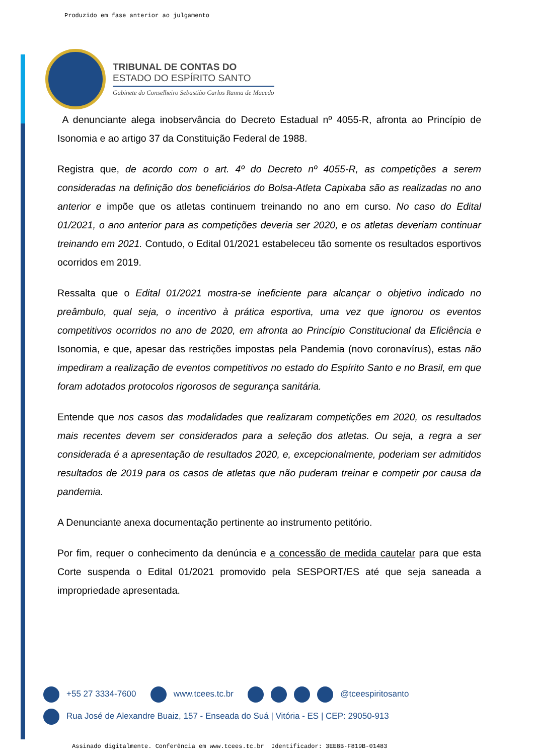Produzido em fase anterior ao julgamento
TRIBUNAL DE CONTAS DO
ESTADO DO ESPÍRITO SANTO
Gabinete do Conselheiro Sebastião Carlos Ranna de Macedo
A denunciante alega inobservância do Decreto Estadual nº 4055-R, afronta ao Princípio de Isonomia e ao artigo 37 da Constituição Federal de 1988.
Registra que, de acordo com o art. 4º do Decreto nº 4055-R, as competições a serem consideradas na definição dos beneficiários do Bolsa-Atleta Capixaba são as realizadas no ano anterior e impõe que os atletas continuem treinando no ano em curso. No caso do Edital 01/2021, o ano anterior para as competições deveria ser 2020, e os atletas deveriam continuar treinando em 2021. Contudo, o Edital 01/2021 estabeleceu tão somente os resultados esportivos ocorridos em 2019.
Ressalta que o Edital 01/2021 mostra-se ineficiente para alcançar o objetivo indicado no preâmbulo, qual seja, o incentivo à prática esportiva, uma vez que ignorou os eventos competitivos ocorridos no ano de 2020, em afronta ao Princípio Constitucional da Eficiência e Isonomia, e que, apesar das restrições impostas pela Pandemia (novo coronavírus), estas não impediram a realização de eventos competitivos no estado do Espírito Santo e no Brasil, em que foram adotados protocolos rigorosos de segurança sanitária.
Entende que nos casos das modalidades que realizaram competições em 2020, os resultados mais recentes devem ser considerados para a seleção dos atletas. Ou seja, a regra a ser considerada é a apresentação de resultados 2020, e, excepcionalmente, poderiam ser admitidos resultados de 2019 para os casos de atletas que não puderam treinar e competir por causa da pandemia.
A Denunciante anexa documentação pertinente ao instrumento petitório.
Por fim, requer o conhecimento da denúncia e a concessão de medida cautelar para que esta Corte suspenda o Edital 01/2021 promovido pela SESPORT/ES até que seja saneada a impropriedade apresentada.
+55 27 3334-7600 www.tcees.tc.br @tceespiritosanto
Rua José de Alexandre Buaiz, 157 - Enseada do Suá | Vitória - ES | CEP: 29050-913
Assinado digitalmente. Conferência em www.tcees.tc.br Identificador: 3EE8B-F819B-01483